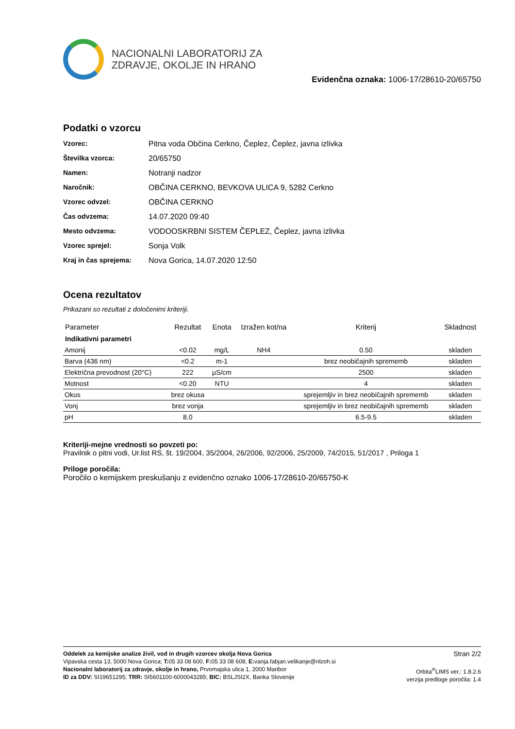NACIONALNI LABORATORIJ ZA
ZDRAVJE, OKOLJE IN HRANO
Evidenčna oznaka: 1006-17/28610-20/65750
Podatki o vzorcu
Vzorec: Pitna voda Občina Cerkno, Čeplez, Čeplez, javna izlivka
Številka vzorca: 20/65750
Namen: Notranji nadzor
Naročnik: OBČINA CERKNO, BEVKOVA ULICA 9, 5282 Cerkno
Vzorec odvzel: OBČINA CERKNO
Čas odvzema: 14.07.2020 09:40
Mesto odvzema: VODOOSKRBNI SISTEM ČEPLEZ, Čeplez, javna izlivka
Vzorec sprejel: Sonja Volk
Kraj in čas sprejema: Nova Gorica, 14.07.2020 12:50
Ocena rezultatov
Prikazani so rezultati z določenimi kriteriji.
| Parameter | Rezultat | Enota | Izražen kot/na | Kriterij | Skladnost |
| --- | --- | --- | --- | --- | --- |
| Indikativni parametri | | | | | |
| Amonij | <0.02 | mg/L | NH4 | 0.50 | skladen |
| Barva (436 nm) | <0.2 | m-1 | | brez neobičajnih sprememb | skladen |
| Električna prevodnost (20°C) | 222 | µS/cm | | 2500 | skladen |
| Motnost | <0.20 | NTU | | 4 | skladen |
| Okus | brez okusa | | | sprejemljiv in brez neobičajnih sprememb | skladen |
| Vonj | brez vonja | | | sprejemljiv in brez neobičajnih sprememb | skladen |
| pH | 8.0 | | | 6.5-9.5 | skladen |
Kriteriji-mejne vrednosti so povzeti po:
Pravilnik o pitni vodi, Ur.list RS, št. 19/2004, 35/2004, 26/2006, 92/2006, 25/2009, 74/2015, 51/2017 , Priloga 1
Priloge poročila:
Poročilo o kemijskem preskušanju z evidenčno oznako 1006-17/28610-20/65750-K
Oddelek za kemijske analize živil, vod in drugih vzorcev okolja Nova Gorica
Vipavska cesta 13, 5000 Nova Gorica; T: 05 33 08 600, F: 05 33 08 608, E: vanja.fabjan.velikanje@nlzoh.si
Nacionalni laboratorij za zdravje, okolje in hrano, Prvomajska ulica 1, 2000 Maribor
ID za DDV: SI19651295; TRR: SI5601100-6000043285; BIC: BSLJSI2X, Banka Slovenije
Stran 2/2
Orbita<sup>®</sup>LIMS ver.: 1.8.2.6
verzija predloge poročila: 1.4